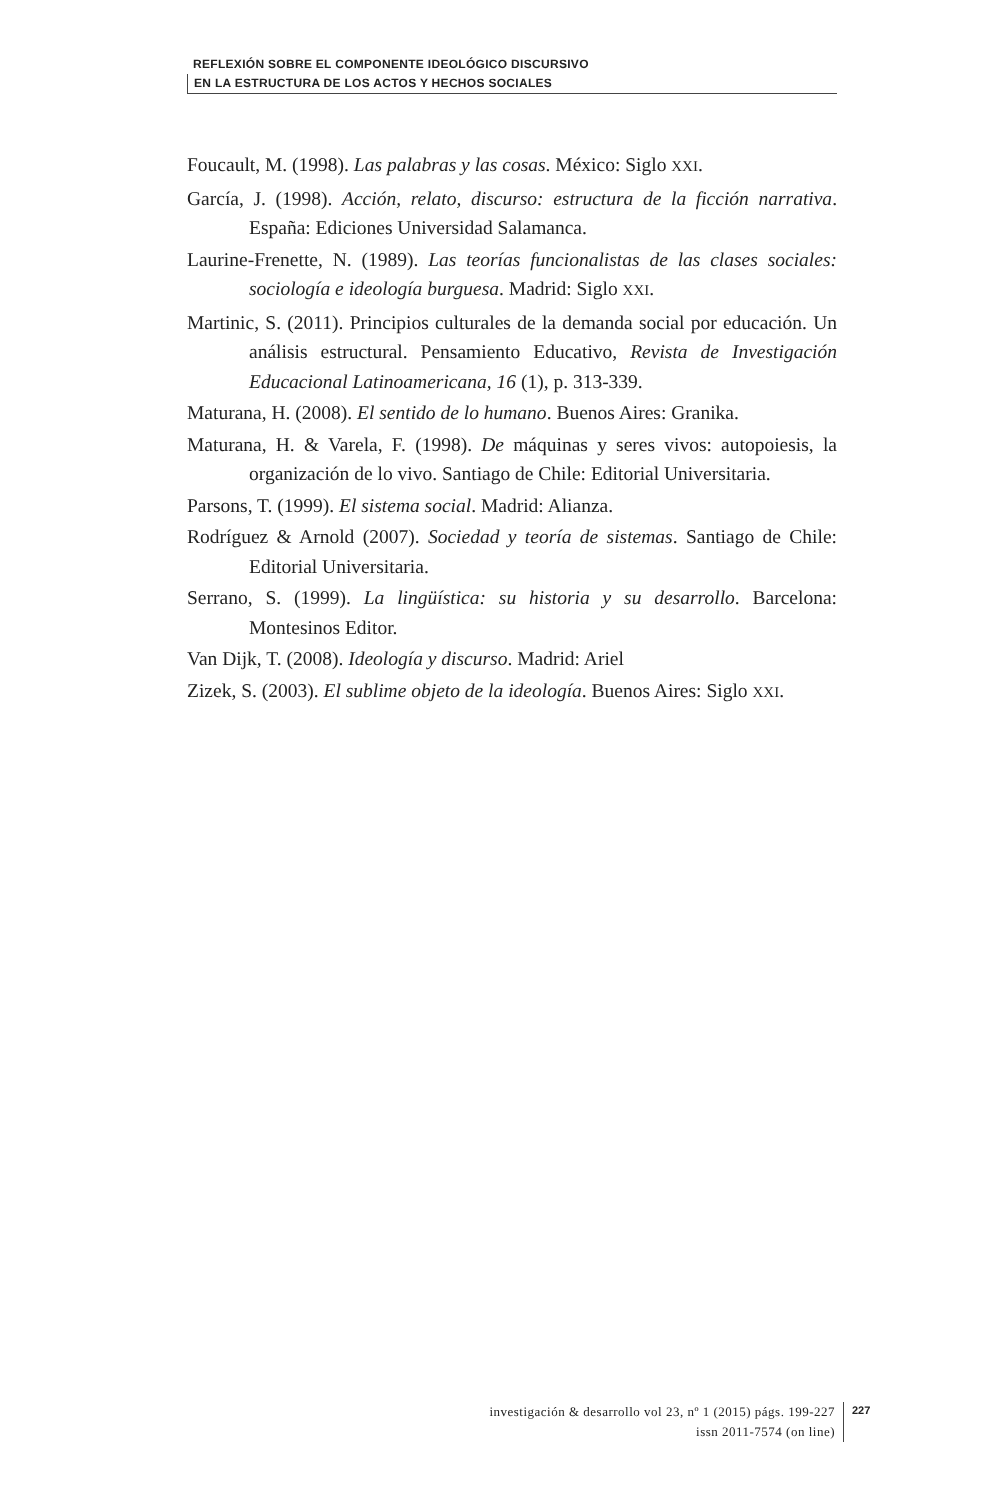REFLEXIÓN SOBRE EL COMPONENTE IDEOLÓGICO DISCURSIVO
EN LA ESTRUCTURA DE LOS ACTOS Y HECHOS SOCIALES
Foucault, M. (1998). Las palabras y las cosas. México: Siglo XXI.
García, J. (1998). Acción, relato, discurso: estructura de la ficción narrativa. España: Ediciones Universidad Salamanca.
Laurine-Frenette, N. (1989). Las teorías funcionalistas de las clases sociales: sociología e ideología burguesa. Madrid: Siglo XXI.
Martinic, S. (2011). Principios culturales de la demanda social por educación. Un análisis estructural. Pensamiento Educativo, Revista de Investigación Educacional Latinoamericana, 16 (1), p. 313-339.
Maturana, H. (2008). El sentido de lo humano. Buenos Aires: Granika.
Maturana, H. & Varela, F. (1998). De máquinas y seres vivos: autopoiesis, la organización de lo vivo. Santiago de Chile: Editorial Universitaria.
Parsons, T. (1999). El sistema social. Madrid: Alianza.
Rodríguez & Arnold (2007). Sociedad y teoría de sistemas. Santiago de Chile: Editorial Universitaria.
Serrano, S. (1999). La lingüística: su historia y su desarrollo. Barcelona: Montesinos Editor.
Van Dijk, T. (2008). Ideología y discurso. Madrid: Ariel
Zizek, S. (2003). El sublime objeto de la ideología. Buenos Aires: Siglo XXI.
investigación & desarrollo vol 23, nº 1 (2015) págs. 199-227
issn 2011-7574 (on line)
227